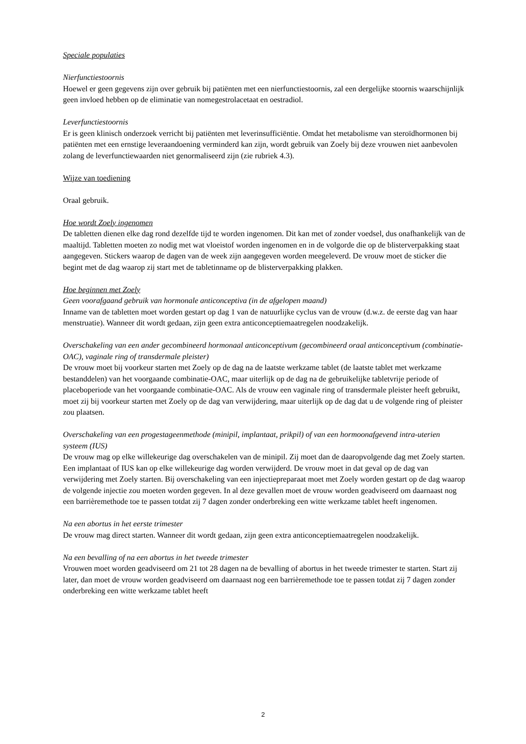Speciale populaties
Nierfunctiestoornis
Hoewel er geen gegevens zijn over gebruik bij patiënten met een nierfunctiestoornis, zal een dergelijke stoornis waarschijnlijk geen invloed hebben op de eliminatie van nomegestrolacetaat en oestradiol.
Leverfunctiestoornis
Er is geen klinisch onderzoek verricht bij patiënten met leverinsufficiëntie. Omdat het metabolisme van steroïdhormonen bij patiënten met een ernstige leveraandoening verminderd kan zijn, wordt gebruik van Zoely bij deze vrouwen niet aanbevolen zolang de leverfunctiewaarden niet genormaliseerd zijn (zie rubriek 4.3).
Wijze van toediening
Oraal gebruik.
Hoe wordt Zoely ingenomen
De tabletten dienen elke dag rond dezelfde tijd te worden ingenomen. Dit kan met of zonder voedsel, dus onafhankelijk van de maaltijd. Tabletten moeten zo nodig met wat vloeistof worden ingenomen en in de volgorde die op de blisterverpakking staat aangegeven. Stickers waarop de dagen van de week zijn aangegeven worden meegeleverd. De vrouw moet de sticker die begint met de dag waarop zij start met de tabletinname op de blisterverpakking plakken.
Hoe beginnen met Zoely
Geen voorafgaand gebruik van hormonale anticonceptiva (in de afgelopen maand)
Inname van de tabletten moet worden gestart op dag 1 van de natuurlijke cyclus van de vrouw (d.w.z. de eerste dag van haar menstruatie). Wanneer dit wordt gedaan, zijn geen extra anticonceptiemaatregelen noodzakelijk.
Overschakeling van een ander gecombineerd hormonaal anticonceptivum (gecombineerd oraal anticonceptivum (combinatie-OAC), vaginale ring of transdermale pleister)
De vrouw moet bij voorkeur starten met Zoely op de dag na de laatste werkzame tablet (de laatste tablet met werkzame bestanddelen) van het voorgaande combinatie-OAC, maar uiterlijk op de dag na de gebruikelijke tabletvrije periode of placeboperiode van het voorgaande combinatie-OAC. Als de vrouw een vaginale ring of transdermale pleister heeft gebruikt, moet zij bij voorkeur starten met Zoely op de dag van verwijdering, maar uiterlijk op de dag dat u de volgende ring of pleister zou plaatsen.
Overschakeling van een progestageenmethode (minipil, implantaat, prikpil) of van een hormoonafgevend intra-uterien systeem (IUS)
De vrouw mag op elke willekeurige dag overschakelen van de minipil. Zij moet dan de daaropvolgende dag met Zoely starten. Een implantaat of IUS kan op elke willekeurige dag worden verwijderd. De vrouw moet in dat geval op de dag van verwijdering met Zoely starten. Bij overschakeling van een injectiepreparaat moet met Zoely worden gestart op de dag waarop de volgende injectie zou moeten worden gegeven. In al deze gevallen moet de vrouw worden geadviseerd om daarnaast nog een barrièremethode toe te passen totdat zij 7 dagen zonder onderbreking een witte werkzame tablet heeft ingenomen.
Na een abortus in het eerste trimester
De vrouw mag direct starten. Wanneer dit wordt gedaan, zijn geen extra anticonceptiemaatregelen noodzakelijk.
Na een bevalling of na een abortus in het tweede trimester
Vrouwen moet worden geadviseerd om 21 tot 28 dagen na de bevalling of abortus in het tweede trimester te starten. Start zij later, dan moet de vrouw worden geadviseerd om daarnaast nog een barrièremethode toe te passen totdat zij 7 dagen zonder onderbreking een witte werkzame tablet heeft
2